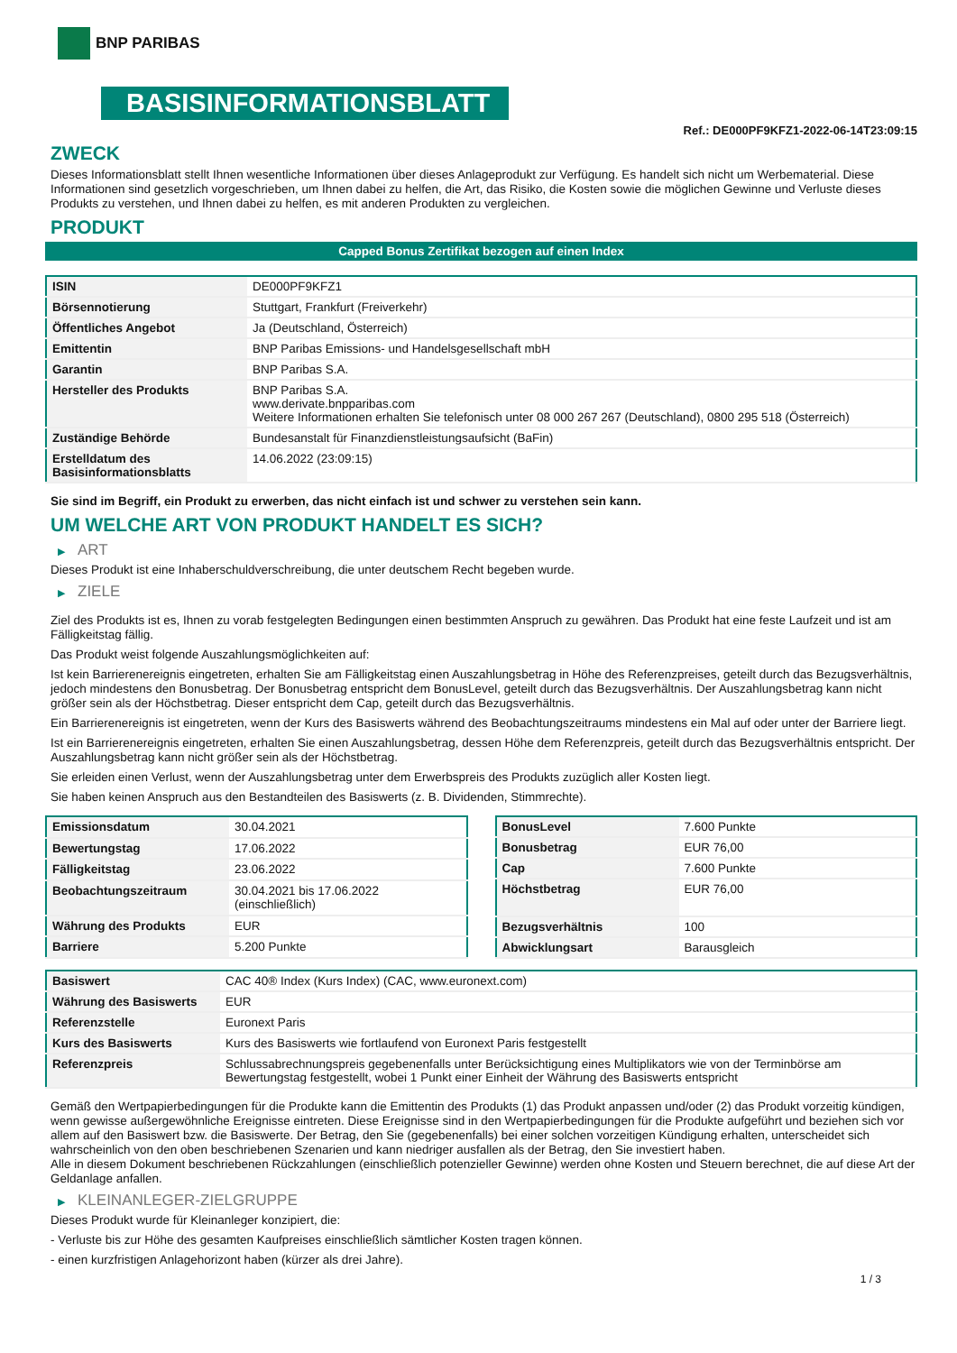BNP PARIBAS
BASISINFORMATIONSBLATT
Ref.: DE000PF9KFZ1-2022-06-14T23:09:15
ZWECK
Dieses Informationsblatt stellt Ihnen wesentliche Informationen über dieses Anlageprodukt zur Verfügung. Es handelt sich nicht um Werbematerial. Diese Informationen sind gesetzlich vorgeschrieben, um Ihnen dabei zu helfen, die Art, das Risiko, die Kosten sowie die möglichen Gewinne und Verluste dieses Produkts zu verstehen, und Ihnen dabei zu helfen, es mit anderen Produkten zu vergleichen.
PRODUKT
Capped Bonus Zertifikat bezogen auf einen Index
| ISIN | DE000PF9KFZ1 |
| Börsennotierung | Stuttgart, Frankfurt (Freiverkehr) |
| Öffentliches Angebot | Ja (Deutschland, Österreich) |
| Emittentin | BNP Paribas Emissions- und Handelsgesellschaft mbH |
| Garantin | BNP Paribas S.A. |
| Hersteller des Produkts | BNP Paribas S.A. www.derivate.bnpparibas.com Weitere Informationen erhalten Sie telefonisch unter 08 000 267 267 (Deutschland), 0800 295 518 (Österreich) |
| Zuständige Behörde | Bundesanstalt für Finanzdienstleistungsaufsicht (BaFin) |
| Erstelldatum des Basisinformationsblatts | 14.06.2022 (23:09:15) |
Sie sind im Begriff, ein Produkt zu erwerben, das nicht einfach ist und schwer zu verstehen sein kann.
UM WELCHE ART VON PRODUKT HANDELT ES SICH?
▶ ART
Dieses Produkt ist eine Inhaberschuldverschreibung, die unter deutschem Recht begeben wurde.
▶ ZIELE
Ziel des Produkts ist es, Ihnen zu vorab festgelegten Bedingungen einen bestimmten Anspruch zu gewähren. Das Produkt hat eine feste Laufzeit und ist am Fälligkeitstag fällig.
Das Produkt weist folgende Auszahlungsmöglichkeiten auf:
Ist kein Barrierenereignis eingetreten, erhalten Sie am Fälligkeitstag einen Auszahlungsbetrag in Höhe des Referenzpreises, geteilt durch das Bezugsverhältnis, jedoch mindestens den Bonusbetrag. Der Bonusbetrag entspricht dem BonusLevel, geteilt durch das Bezugsverhältnis. Der Auszahlungsbetrag kann nicht größer sein als der Höchstbetrag. Dieser entspricht dem Cap, geteilt durch das Bezugsverhältnis.
Ein Barrierenereignis ist eingetreten, wenn der Kurs des Basiswerts während des Beobachtungszeitraums mindestens ein Mal auf oder unter der Barriere liegt.
Ist ein Barrierenereignis eingetreten, erhalten Sie einen Auszahlungsbetrag, dessen Höhe dem Referenzpreis, geteilt durch das Bezugsverhältnis entspricht. Der Auszahlungsbetrag kann nicht größer sein als der Höchstbetrag.
Sie erleiden einen Verlust, wenn der Auszahlungsbetrag unter dem Erwerbspreis des Produkts zuzüglich aller Kosten liegt.
Sie haben keinen Anspruch aus den Bestandteilen des Basiswerts (z. B. Dividenden, Stimmrechte).
| Emissionsdatum | 30.04.2021 |
| Bewertungstag | 17.06.2022 |
| Fälligkeitstag | 23.06.2022 |
| Beobachtungszeitraum | 30.04.2021 bis 17.06.2022 (einschließlich) |
| Währung des Produkts | EUR |
| Barriere | 5.200 Punkte |
| BonusLevel | 7.600 Punkte |
| Bonusbetrag | EUR 76,00 |
| Cap | 7.600 Punkte |
| Höchstbetrag | EUR 76,00 |
| Bezugsverhältnis | 100 |
| Abwicklungsart | Barausgleich |
| Basiswert | CAC 40® Index (Kurs Index) (CAC, www.euronext.com) |
| Währung des Basiswerts | EUR |
| Referenzstelle | Euronext Paris |
| Kurs des Basiswerts | Kurs des Basiswerts wie fortlaufend von Euronext Paris festgestellt |
| Referenzpreis | Schlussabrechnungspreis gegebenenfalls unter Berücksichtigung eines Multiplikators wie von der Terminbörse am Bewertungstag festgestellt, wobei 1 Punkt einer Einheit der Währung des Basiswerts entspricht |
Gemäß den Wertpapierbedingungen für die Produkte kann die Emittentin des Produkts (1) das Produkt anpassen und/oder (2) das Produkt vorzeitig kündigen, wenn gewisse außergewöhnliche Ereignisse eintreten. Diese Ereignisse sind in den Wertpapierbedingungen für die Produkte aufgeführt und beziehen sich vor allem auf den Basiswert bzw. die Basiswerte. Der Betrag, den Sie (gegebenenfalls) bei einer solchen vorzeitigen Kündigung erhalten, unterscheidet sich wahrscheinlich von den oben beschriebenen Szenarien und kann niedriger ausfallen als der Betrag, den Sie investiert haben.
Alle in diesem Dokument beschriebenen Rückzahlungen (einschließlich potenzieller Gewinne) werden ohne Kosten und Steuern berechnet, die auf diese Art der Geldanlage anfallen.
▶ KLEINANLEGER-ZIELGRUPPE
Dieses Produkt wurde für Kleinanleger konzipiert, die:
- Verluste bis zur Höhe des gesamten Kaufpreises einschließlich sämtlicher Kosten tragen können.
- einen kurzfristigen Anlagehorizont haben (kürzer als drei Jahre).
1 / 3